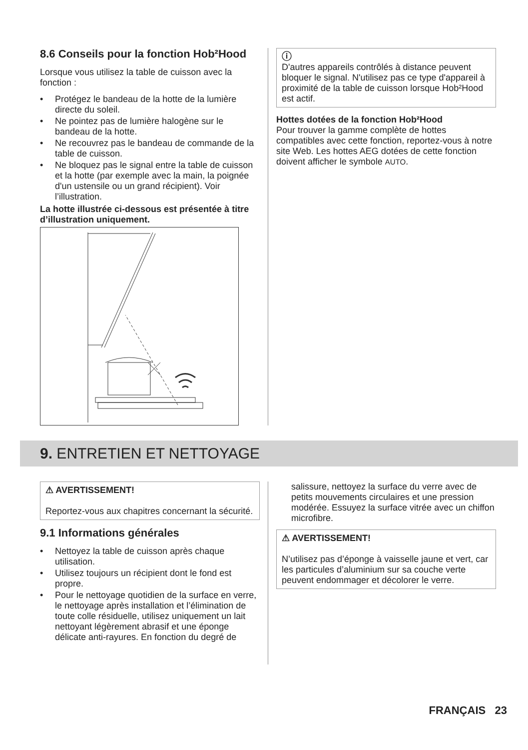8.6 Conseils pour la fonction Hob²Hood
Lorsque vous utilisez la table de cuisson avec la fonction :
• Protégez le bandeau de la hotte de la lumière directe du soleil.
• Ne pointez pas de lumière halogène sur le bandeau de la hotte.
• Ne recouvrez pas le bandeau de commande de la table de cuisson.
• Ne bloquez pas le signal entre la table de cuisson et la hotte (par exemple avec la main, la poignée d'un ustensile ou un grand récipient). Voir l’illustration.
La hotte illustrée ci-dessous est présentée à titre d’illustration uniquement.
ⓘ
D'autres appareils contrôlés à distance peuvent bloquer le signal. N'utilisez pas ce type d'appareil à proximité de la table de cuisson lorsque Hob²Hood est actif.
Hottes dotées de la fonction Hob²Hood
Pour trouver la gamme complète de hottes compatibles avec cette fonction, reportez-vous à notre site Web. Les hottes AEG dotées de cette fonction doivent afficher le symbole AUTO.
9. ENTRETIEN ET NETTOYAGE
⚠ AVERTISSEMENT!
Reportez-vous aux chapitres concernant la sécurité.
9.1 Informations générales
• Nettoyez la table de cuisson après chaque utilisation.
• Utilisez toujours un récipient dont le fond est propre.
• Pour le nettoyage quotidien de la surface en verre, le nettoyage après installation et l’élimination de toute colle résiduelle, utilisez uniquement un lait nettoyant légèrement abrasif et une éponge délicate anti-rayures. En fonction du degré de
salissure, nettoyez la surface du verre avec de petits mouvements circulaires et une pression modérée. Essuyez la surface vitrée avec un chiffon microfibre.
⚠ AVERTISSEMENT!
N’utilisez pas d’éponge à vaisselle jaune et vert, car les particules d’aluminium sur sa couche verte peuvent endommager et décolorer le verre.
FRANÇAIS 23